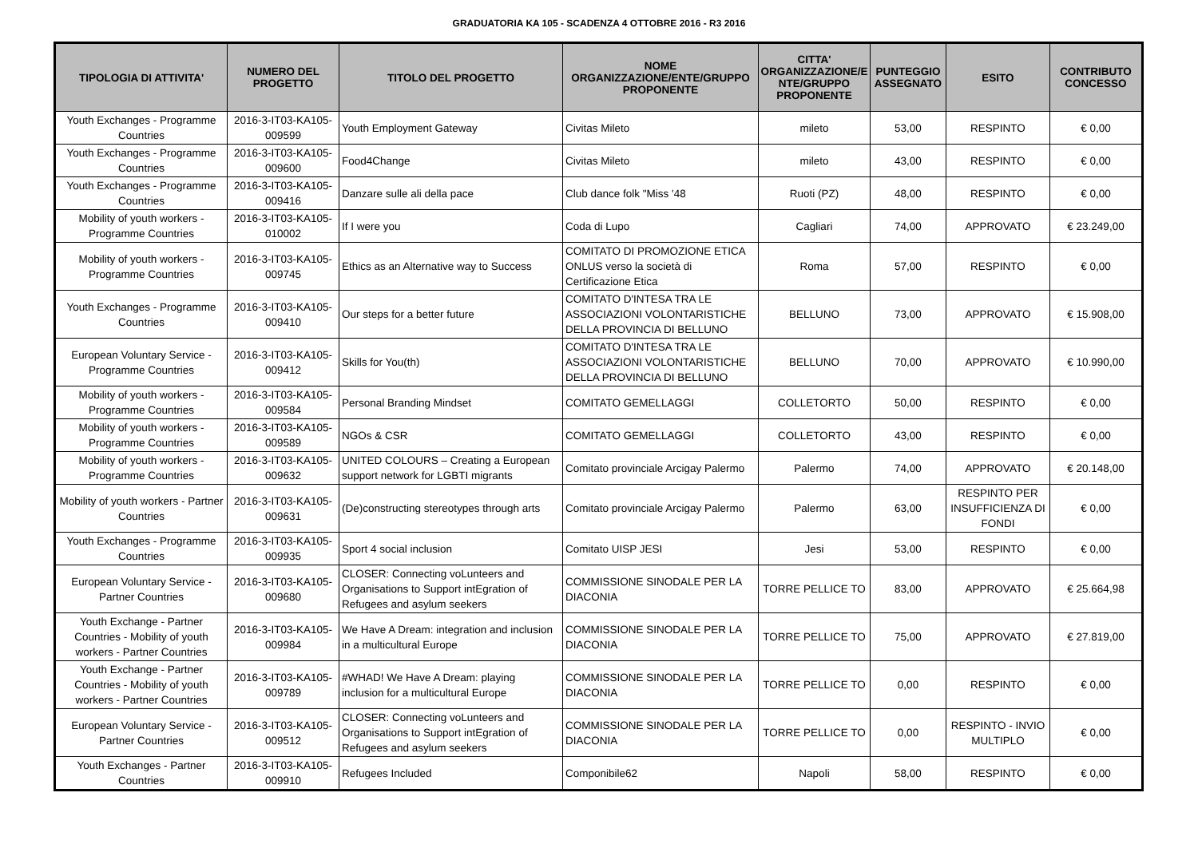GRADUATORIA KA 105 - SCADENZA 4 OTTOBRE 2016 - R3 2016
| TIPOLOGIA DI ATTIVITA' | NUMERO DEL PROGETTO | TITOLO DEL PROGETTO | NOME ORGANIZZAZIONE/ENTE/GRUPPO PROPONENTE | CITTA' ORGANIZZAZIONE/E NTE/GRUPPO PROPONENTE | PUNTEGGIO ASSEGNATO | ESITO | CONTRIBUTO CONCESSO |
| --- | --- | --- | --- | --- | --- | --- | --- |
| Youth Exchanges - Programme Countries | 2016-3-IT03-KA105-009599 | Youth Employment Gateway | Civitas Mileto | mileto | 53,00 | RESPINTO | € 0,00 |
| Youth Exchanges - Programme Countries | 2016-3-IT03-KA105-009600 | Food4Change | Civitas Mileto | mileto | 43,00 | RESPINTO | € 0,00 |
| Youth Exchanges - Programme Countries | 2016-3-IT03-KA105-009416 | Danzare sulle ali della pace | Club dance folk "Miss '48 | Ruoti (PZ) | 48,00 | RESPINTO | € 0,00 |
| Mobility of youth workers - Programme Countries | 2016-3-IT03-KA105-010002 | If I were you | Coda di Lupo | Cagliari | 74,00 | APPROVATO | € 23.249,00 |
| Mobility of youth workers - Programme Countries | 2016-3-IT03-KA105-009745 | Ethics as an Alternative way to Success | COMITATO DI PROMOZIONE ETICA ONLUS verso la società di Certificazione Etica | Roma | 57,00 | RESPINTO | € 0,00 |
| Youth Exchanges - Programme Countries | 2016-3-IT03-KA105-009410 | Our steps for a better future | COMITATO D'INTESA TRA LE ASSOCIAZIONI VOLONTARISTICHE DELLA PROVINCIA DI BELLUNO | BELLUNO | 73,00 | APPROVATO | € 15.908,00 |
| European Voluntary Service - Programme Countries | 2016-3-IT03-KA105-009412 | Skills for You(th) | COMITATO D'INTESA TRA LE ASSOCIAZIONI VOLONTARISTICHE DELLA PROVINCIA DI BELLUNO | BELLUNO | 70,00 | APPROVATO | € 10.990,00 |
| Mobility of youth workers - Programme Countries | 2016-3-IT03-KA105-009584 | Personal Branding Mindset | COMITATO GEMELLAGGI | COLLETORTO | 50,00 | RESPINTO | € 0,00 |
| Mobility of youth workers - Programme Countries | 2016-3-IT03-KA105-009589 | NGOs & CSR | COMITATO GEMELLAGGI | COLLETORTO | 43,00 | RESPINTO | € 0,00 |
| Mobility of youth workers - Programme Countries | 2016-3-IT03-KA105-009632 | UNITED COLOURS – Creating a European support network for LGBTI migrants | Comitato provinciale Arcigay Palermo | Palermo | 74,00 | APPROVATO | € 20.148,00 |
| Mobility of youth workers - Partner Countries | 2016-3-IT03-KA105-009631 | (De)constructing stereotypes through arts | Comitato provinciale Arcigay Palermo | Palermo | 63,00 | RESPINTO PER INSUFFICIENZA DI FONDI | € 0,00 |
| Youth Exchanges - Programme Countries | 2016-3-IT03-KA105-009935 | Sport 4 social inclusion | Comitato UISP JESI | Jesi | 53,00 | RESPINTO | € 0,00 |
| European Voluntary Service - Partner Countries | 2016-3-IT03-KA105-009680 | CLOSER: Connecting voLunteers and Organisations to Support intEgration of Refugees and asylum seekers | COMMISSIONE SINODALE PER LA DIACONIA | TORRE PELLICE TO | 83,00 | APPROVATO | € 25.664,98 |
| Youth Exchange - Partner Countries - Mobility of youth workers - Partner Countries | 2016-3-IT03-KA105-009984 | We Have A Dream: integration and inclusion in a multicultural Europe | COMMISSIONE SINODALE PER LA DIACONIA | TORRE PELLICE TO | 75,00 | APPROVATO | € 27.819,00 |
| Youth Exchange - Partner Countries - Mobility of youth workers - Partner Countries | 2016-3-IT03-KA105-009789 | #WHAD! We Have A Dream: playing inclusion for a multicultural Europe | COMMISSIONE SINODALE PER LA DIACONIA | TORRE PELLICE TO | 0,00 | RESPINTO | € 0,00 |
| European Voluntary Service - Partner Countries | 2016-3-IT03-KA105-009512 | CLOSER: Connecting voLunteers and Organisations to Support intEgration of Refugees and asylum seekers | COMMISSIONE SINODALE PER LA DIACONIA | TORRE PELLICE TO | 0,00 | RESPINTO - INVIO MULTIPLO | € 0,00 |
| Youth Exchanges - Partner Countries | 2016-3-IT03-KA105-009910 | Refugees Included | Componibile62 | Napoli | 58,00 | RESPINTO | € 0,00 |